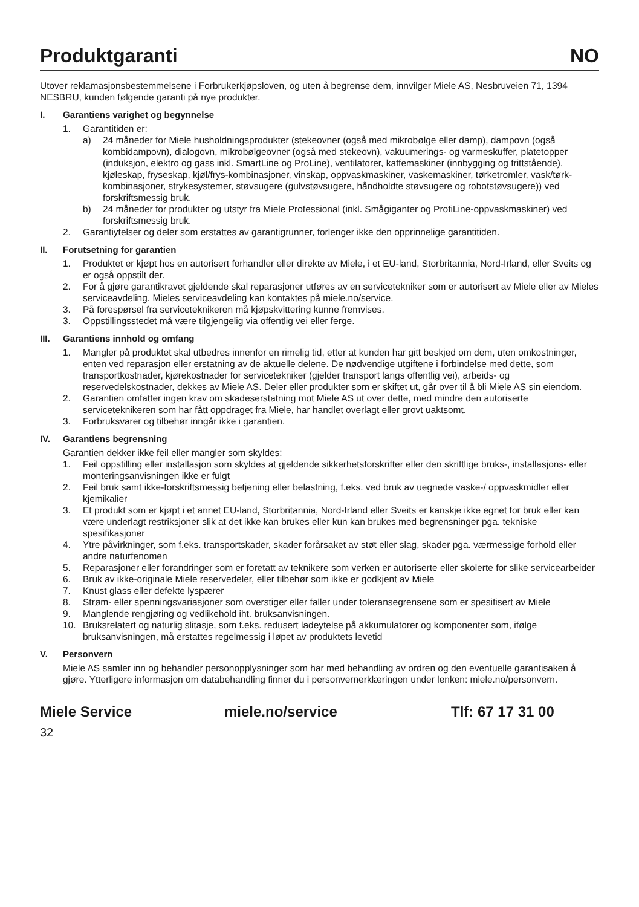Produktgaranti NO
Utover reklamasjonsbestemmelsene i Forbrukerkjøpsloven, og uten å begrense dem, innvilger Miele AS, Nesbruveien 71, 1394 NESBRU, kunden følgende garanti på nye produkter.
I. Garantiens varighet og begynnelse
1. Garantitiden er:
a) 24 måneder for Miele husholdningsprodukter (stekeovner (også med mikrobølge eller damp), dampovn (også kombidampovn), dialogovn, mikrobølgeovner (også med stekeovn), vakuumerings- og varmeskuffer, platetopper (induksjon, elektro og gass inkl. SmartLine og ProLine), ventilatorer, kaffemaskiner (innbygging og frittstående), kjøleskap, fryseskap, kjøl/frys-kombinasjoner, vinskap, oppvaskmaskiner, vaskemaskiner, tørketromler, vask/tørk-kombinasjoner, strykesystemer, støvsugere (gulvstøvsugere, håndholdte støvsugere og robotstøvsugere)) ved forskriftsmessig bruk.
b) 24 måneder for produkter og utstyr fra Miele Professional (inkl. Smågiganter og ProfiLine-oppvaskmaskiner) ved forskriftsmessig bruk.
2. Garantiytelser og deler som erstattes av garantigrunner, forlenger ikke den opprinnelige garantitiden.
II. Forutsetning for garantien
1. Produktet er kjøpt hos en autorisert forhandler eller direkte av Miele, i et EU-land, Storbritannia, Nord-Irland, eller Sveits og er også oppstilt der.
2. For å gjøre garantikravet gjeldende skal reparasjoner utføres av en servicetekniker som er autorisert av Miele eller av Mieles serviceavdeling. Mieles serviceavdeling kan kontaktes på miele.no/service.
3. På forespørsel fra serviceteknikeren må kjøpskvittering kunne fremvises.
3. Oppstillingsstedet må være tilgjengelig via offentlig vei eller ferge.
III. Garantiens innhold og omfang
1. Mangler på produktet skal utbedres innenfor en rimelig tid, etter at kunden har gitt beskjed om dem, uten omkostninger, enten ved reparasjon eller erstatning av de aktuelle delene. De nødvendige utgiftene i forbindelse med dette, som transportkostnader, kjørekostnader for servicetekniker (gjelder transport langs offentlig vei), arbeids- og reservedelskostnader, dekkes av Miele AS. Deler eller produkter som er skiftet ut, går over til å bli Miele AS sin eiendom.
2. Garantien omfatter ingen krav om skadeserstatning mot Miele AS ut over dette, med mindre den autoriserte serviceteknikeren som har fått oppdraget fra Miele, har handlet overlagt eller grovt uaktsomt.
3. Forbruksvarer og tilbehør inngår ikke i garantien.
IV. Garantiens begrensning
Garantien dekker ikke feil eller mangler som skyldes:
1. Feil oppstilling eller installasjon som skyldes at gjeldende sikkerhetsforskrifter eller den skriftlige bruks-, installasjons- eller monteringsanvisningen ikke er fulgt
2. Feil bruk samt ikke-forskriftsmessig betjening eller belastning, f.eks. ved bruk av uegnede vaske-/ oppvaskmidler eller kjemikalier
3. Et produkt som er kjøpt i et annet EU-land, Storbritannia, Nord-Irland eller Sveits er kanskje ikke egnet for bruk eller kan være underlagt restriksjoner slik at det ikke kan brukes eller kun kan brukes med begrensninger pga. tekniske spesifikasjoner
4. Ytre påvirkninger, som f.eks. transportskader, skader forårsaket av støt eller slag, skader pga. værmessige forhold eller andre naturfenomen
5. Reparasjoner eller forandringer som er foretatt av teknikere som verken er autoriserte eller skolerte for slike servicearbeider
6. Bruk av ikke-originale Miele reservedeler, eller tilbehør som ikke er godkjent av Miele
7. Knust glass eller defekte lyspærer
8. Strøm- eller spenningsvariasjoner som overstiger eller faller under toleransegrensene som er spesifisert av Miele
9. Manglende rengjøring og vedlikehold iht. bruksanvisningen.
10. Bruksrelatert og naturlig slitasje, som f.eks. redusert ladeytelse på akkumulatorer og komponenter som, ifølge bruksanvisningen, må erstattes regelmessig i løpet av produktets levetid
V. Personvern
Miele AS samler inn og behandler personopplysninger som har med behandling av ordren og den eventuelle garantisaken å gjøre. Ytterligere informasjon om databehandling finner du i personvernerklæringen under lenken: miele.no/personvern.
Miele Service miele.no/service Tlf: 67 17 31 00
32